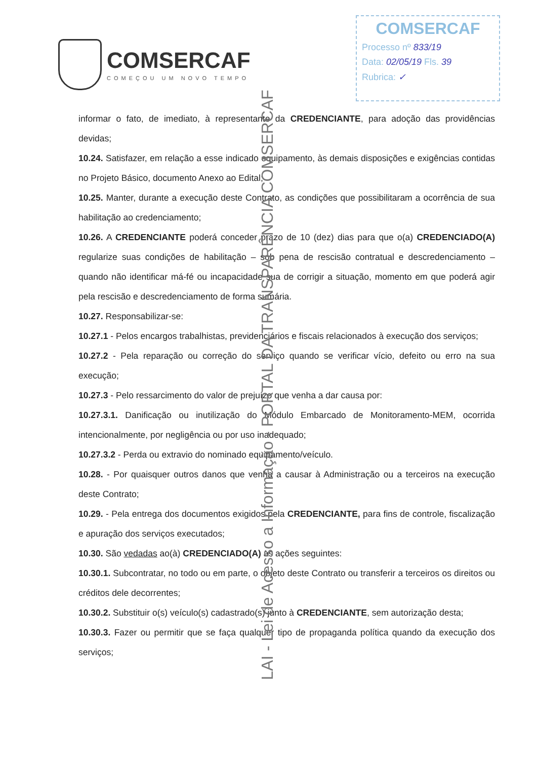COMSERCAF
COMEÇOU UM NOVO TEMPO
COMSERCAF
Processo nº 833/19
Data: 02/05/19 Fls. 39
Rubrica: ✓
informar o fato, de imediato, à representante da CREDENCIANTE, para adoção das providências devidas;
10.24. Satisfazer, em relação a esse indicado equipamento, às demais disposições e exigências contidas no Projeto Básico, documento Anexo ao Edital;
10.25. Manter, durante a execução deste Contrato, as condições que possibilitaram a ocorrência de sua habilitação ao credenciamento;
10.26. A CREDENCIANTE poderá conceder prazo de 10 (dez) dias para que o(a) CREDENCIADO(A) regularize suas condições de habilitação – sob pena de rescisão contratual e descredenciamento – quando não identificar má-fé ou incapacidade sua de corrigir a situação, momento em que poderá agir pela rescisão e descredenciamento de forma sumária.
10.27. Responsabilizar-se:
10.27.1 - Pelos encargos trabalhistas, previdenciários e fiscais relacionados à execução dos serviços;
10.27.2 - Pela reparação ou correção do serviço quando se verificar vício, defeito ou erro na sua execução;
10.27.3 - Pelo ressarcimento do valor de prejuízo que venha a dar causa por:
10.27.3.1. Danificação ou inutilização do Módulo Embarcado de Monitoramento-MEM, ocorrida intencionalmente, por negligência ou por uso inadequado;
10.27.3.2 - Perda ou extravio do nominado equipamento/veículo.
10.28. - Por quaisquer outros danos que venha a causar à Administração ou a terceiros na execução deste Contrato;
10.29. - Pela entrega dos documentos exigidos pela CREDENCIANTE, para fins de controle, fiscalização e apuração dos serviços executados;
10.30. São vedadas ao(à) CREDENCIADO(A) as ações seguintes:
10.30.1. Subcontratar, no todo ou em parte, o objeto deste Contrato ou transferir a terceiros os direitos ou créditos dele decorrentes;
10.30.2. Substituir o(s) veículo(s) cadastrado(s) junto à CREDENCIANTE, sem autorização desta;
10.30.3. Fazer ou permitir que se faça qualquer tipo de propaganda política quando da execução dos serviços;
LAI - Lei de Acesso a Informação - PORTAL DA TRANSPARÊNCIA COMSERCAF